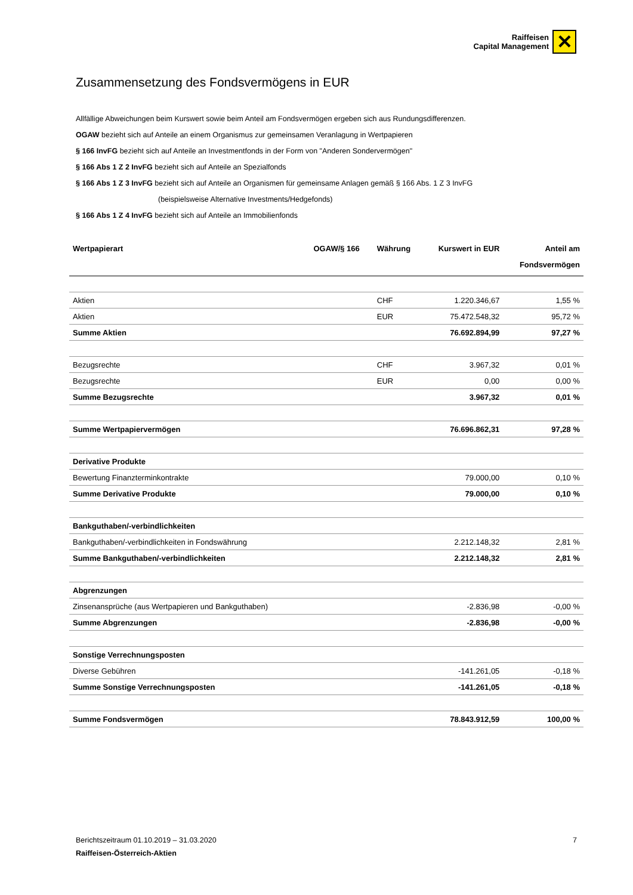Raiffeisen
Capital Management
✕
Zusammensetzung des Fondsvermögens in EUR
Allfällige Abweichungen beim Kurswert sowie beim Anteil am Fondsvermögen ergeben sich aus Rundungsdifferenzen.
OGAW bezieht sich auf Anteile an einem Organismus zur gemeinsamen Veranlagung in Wertpapieren
§ 166 InvFG bezieht sich auf Anteile an Investmentfonds in der Form von "Anderen Sondervermögen"
§ 166 Abs 1 Z 2 InvFG bezieht sich auf Anteile an Spezialfonds
§ 166 Abs 1 Z 3 InvFG bezieht sich auf Anteile an Organismen für gemeinsame Anlagen gemäß § 166 Abs. 1 Z 3 InvFG
(beispielsweise Alternative Investments/Hedgefonds)
§ 166 Abs 1 Z 4 InvFG bezieht sich auf Anteile an Immobilienfonds
| Wertpapierart | OGAW/§ 166 | Währung | Kurswert in EUR | Anteil am Fondsvermögen |
| --- | --- | --- | --- | --- |
| Aktien | | CHF | 1.220.346,67 | 1,55 % |
| Aktien | | EUR | 75.472.548,32 | 95,72 % |
| Summe Aktien | | | 76.692.894,99 | 97,27 % |
| Bezugsrechte | | CHF | 3.967,32 | 0,01 % |
| Bezugsrechte | | EUR | 0,00 | 0,00 % |
| Summe Bezugsrechte | | | 3.967,32 | 0,01 % |
| Summe Wertpapiervermögen | | | 76.696.862,31 | 97,28 % |
| Derivative Produkte | | | | |
| Bewertung Finanzterminkontrakte | | | 79.000,00 | 0,10 % |
| Summe Derivative Produkte | | | 79.000,00 | 0,10 % |
| Bankguthaben/-verbindlichkeiten | | | | |
| Bankguthaben/-verbindlichkeiten in Fondswährung | | | 2.212.148,32 | 2,81 % |
| Summe Bankguthaben/-verbindlichkeiten | | | 2.212.148,32 | 2,81 % |
| Abgrenzungen | | | | |
| Zinsenansprüche (aus Wertpapieren und Bankguthaben) | | | -2.836,98 | -0,00 % |
| Summe Abgrenzungen | | | -2.836,98 | -0,00 % |
| Sonstige Verrechnungsposten | | | | |
| Diverse Gebühren | | | -141.261,05 | -0,18 % |
| Summe Sonstige Verrechnungsposten | | | -141.261,05 | -0,18 % |
| Summe Fondsvermögen | | | 78.843.912,59 | 100,00 % |
Berichtszeitraum 01.10.2019 – 31.03.2020 7
Raiffeisen-Österreich-Aktien